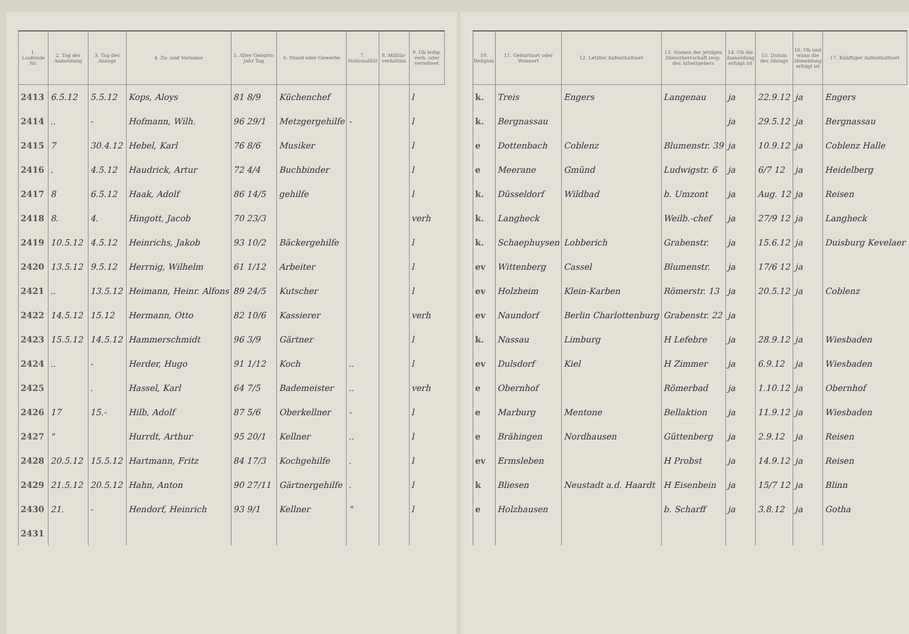| 1. Laufende Nr. | 2. Tag der Anmeldung | 3. Tag des Anzugs | 4. Zu- und Vorname | 5. Alter Geburts- Jahr Tag | 6. Stand oder Gewerbe | 7. Nationalität | 8. Militär-verhältnis | 9. Ob ledig, verh. oder verwitwet |
| --- | --- | --- | --- | --- | --- | --- | --- | --- |
| 2413 | 6.5.12 | 5.5.12 | Kops, Aloys | 81 8/9 | Küchenchef | | | l |
| 2414 | .. | - | Hofmann, Wilh. | 96 29/1 | Metzgergehilfe | - | | l |
| 2415 | 7 | 30.4.12 | Hebel, Karl | 76 8/6 | Musiker | | | l |
| 2416 | . | 4.5.12 | Haudrick, Artur | 72 4/4 | Buchbinder | | | l |
| 2417 | 8 | 6.5.12 | Haak, Adolf | 86 14/5 | gehilfe | | | l |
| 2418 | 8. | 4. | Hingott, Jacob | 70 23/3 | | | | verh |
| 2419 | 10.5.12 | 4.5.12 | Heinrichs, Jakob | 93 10/2 | Bäckergehilfe | | | l |
| 2420 | 13.5.12 | 9.5.12 | Herrnig, Wilhelm | 61 1/12 | Arbeiter | | | l |
| 2421 | .. | 13.5.12 | Heimann, Heinr. Alfons | 89 24/5 | Kutscher | | | l |
| 2422 | 14.5.12 | 15.12 | Hermann, Otto | 82 10/6 | Kassierer | | | verh |
| 2423 | 15.5.12 | 14.5.12 | Hammerschmidt | 96 3/9 | Gärtner | | | l |
| 2424 | .. | - | Herder, Hugo | 91 1/12 | Koch | .. | | l |
| 2425 | | . | Hassel, Karl | 64 7/5 | Bademeister | .. | | verh |
| 2426 | 17 | 15.- | Hilb, Adolf | 87 5/6 | Oberkellner | - | | l |
| 2427 | " | | Hurrdt, Arthur | 95 20/1 | Kellner | .. | | l |
| 2428 | 20.5.12 | 15.5.12 | Hartmann, Fritz | 84 17/3 | Kochgehilfe | . | | l |
| 2429 | 21.5.12 | 20.5.12 | Hahn, Anton | 90 27/11 | Gärtnergehilfe | . | | l |
| 2430 | 21. | - | Hendorf, Heinrich | 93 9/1 | Kellner | " | | l |
| 2431 | | | | | | | | |
| 10. Religion | 11. Geburtsort oder Wohnort | 12. Letzter Aufenthaltsort | 13. Namen der jetzigen Dienstherrschaft resp. des Arbeitgebers | 14. Ob die Anmeldung erfolgt ist | 15. Datum des Abzugs | 16. Ob und wann die Abmeldung erfolgt ist | 17. Künftiger Aufenthaltsort |
| --- | --- | --- | --- | --- | --- | --- | --- |
| k. | Treis | Engers | Langenau | ja | 22.9.12 | ja | Engers |
| k. | Bergnassau | | | ja | 29.5.12 | ja | Bergnassau |
| e | Dottenbach | Coblenz | Blumenstr. 39 | ja | 10.9.12 | ja | Coblenz Halle |
| e | Meerane | Gmünd | Ludwigstr. 6 | ja | 6/7 12 | ja | Heidelberg |
| k. | Düsseldorf | Wildbad | b. Umzont | ja | Aug. 12 | ja | Reisen |
| k. | Langheck | | Weilb.-chef | ja | 27/9 12 | ja | Langheck |
| k. | Schaephuysen | Lobberich | Grabenstr. | ja | 15.6.12 | ja | Duisburg Kevelaer |
| ev | Wittenberg | Cassel | Blumenstr. | ja | 17/6 12 | ja | |
| ev | Holzheim | Klein-Karben | Römerstr. 13 | ja | 20.5.12 | ja | Coblenz |
| ev | Naundorf | Berlin Charlottenburg | Grabenstr. 22 | ja | | | |
| k. | Nassau | Limburg | H Lefebre | ja | 28.9.12 | ja | Wiesbaden |
| ev | Dulsdorf | Kiel | H Zimmer | ja | 6.9.12 | ja | Wiesbaden |
| e | Obernhof | | Römerbad | ja | 1.10.12 | ja | Obernhof |
| e | Marburg | Mentone | Bellaktion | ja | 11.9.12 | ja | Wiesbaden |
| e | Brähingen | Nordhausen | Güttenberg | ja | 2.9.12 | ja | Reisen |
| ev | Ermsleben | | H Probst | ja | 14.9.12 | ja | Reisen |
| k | Bliesen | Neustadt a.d. Haardt | H Eisenbein | ja | 15/7 12 | ja | Blinn |
| e | Holzhausen | | b. Scharff | ja | 3.8.12 | ja | Gotha |